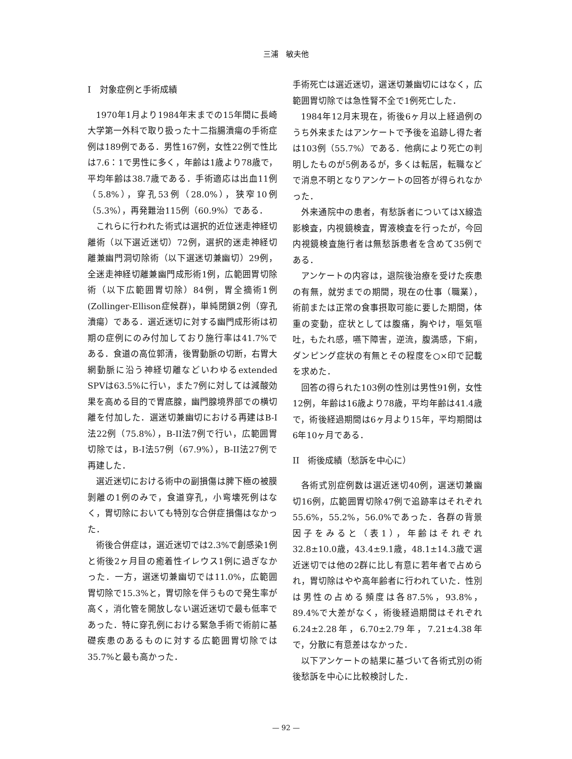三浦　敏夫他
I　対象症例と手術成績
1970年1月より1984年末までの15年間に長崎大学第一外科で取り扱った十二指腸潰瘍の手術症例は189例である．男性167例，女性22例で性比は7.6：1で男性に多く，年齢は1歳より78歳で，平均年齢は38.7歳である．手術適応は出血11例（5.8%），穿孔53例（28.0%），狭窄10例（5.3%），再発難治115例（60.9%）である．
これらに行われた術式は選択的近位迷走神経切離術（以下選近迷切）72例，選択的迷走神経切離兼幽門洞切除術（以下選迷切兼幽切）29例，全迷走神経切離兼幽門成形術1例，広範囲胃切除術（以下広範囲胃切除）84例，胃全摘術1例(Zollinger-Ellison症候群)，単純閉鎖2例（穿孔潰瘍）である．選近迷切に対する幽門成形術は初期の症例にのみ付加しており施行率は41.7%である．食道の高位郭清，後胃動脈の切断，右胃大網動脈に沿う神経切離などいわゆるextended SPVは63.5%に行い，また7例に対しては減酸効果を高める目的で胃底腺，幽門腺境界部での横切離を付加した．選迷切兼幽切における再建はB-I法22例（75.8%），B-II法7例で行い，広範囲胃切除では，B-I法57例（67.9%），B-II法27例で再建した．
選近迷切における術中の副損傷は脾下極の被膜剝離の1例のみで，食道穿孔，小弯壊死例はなく，胃切除においても特別な合併症損傷はなかった．
術後合併症は，選近迷切では2.3%で創感染1例と術後2ヶ月目の癒着性イレウス1例に過ぎなかった．一方，選迷切兼幽切では11.0%，広範囲胃切除で15.3%と，胃切除を伴うもので発生率が高く，消化管を開放しない選近迷切で最も低率であった．特に穿孔例における緊急手術で術前に基礎疾患のあるものに対する広範囲胃切除では35.7%と最も高かった．
手術死亡は選近迷切，選迷切兼幽切にはなく，広範囲胃切除では急性腎不全で1例死亡した．
1984年12月末現在，術後6ヶ月以上経過例のうち外来またはアンケートで予後を追跡し得た者は103例（55.7%）である．他病により死亡の判明したものが5例あるが，多くは転居，転職などで消息不明となりアンケートの回答が得られなかった．
外来通院中の患者，有愁訴者についてはX線造影検査，内視鏡検査，胃液検査を行ったが，今回内視鏡検査施行者は無愁訴患者を含めて35例である．
アンケートの内容は，退院後治療を受けた疾患の有無，就労までの期間，現在の仕事（職業），術前または正常の食事摂取可能に要した期間，体重の変動，症状としては腹痛，胸やけ，嘔気嘔吐，もたれ感，嚥下障害，逆流，腹満感，下痢，ダンピング症状の有無とその程度を○×印で記載を求めた．
回答の得られた103例の性別は男性91例，女性12例，年齢は16歳より78歳，平均年齢は41.4歳で，術後経過期間は6ヶ月より15年，平均期間は6年10ヶ月である．
II　術後成績（愁訴を中心に）
各術式別症例数は選近迷切40例，選迷切兼幽切16例，広範囲胃切除47例で追跡率はそれぞれ55.6%，55.2%，56.0%であった．各群の背景因子をみると（表1），年齢はそれぞれ32.8±10.0歳，43.4±9.1歳，48.1±14.3歳で選近迷切では他の2群に比し有意に若年者で占められ，胃切除はやや高年齢者に行われていた．性別は男性の占める頻度は各87.5%，93.8%，89.4%で大差がなく，術後経過期間はそれぞれ6.24±2.28年，6.70±2.79年，7.21±4.38年で，分散に有意差はなかった．
以下アンケートの結果に基づいて各術式別の術後愁訴を中心に比較検討した．
— 92 —